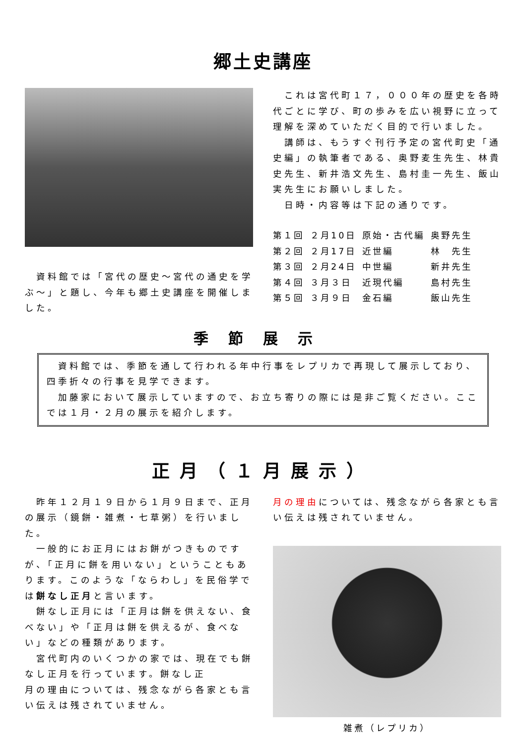郷土史講座
　資料館では「宮代の歴史～宮代の通史を学ぶ～」と題し、今年も郷土史講座を開催しました。
　これは宮代町１７，０００年の歴史を各時代ごとに学び、町の歩みを広い視野に立って理解を深めていただく目的で行いました。
　講師は、もうすぐ刊行予定の宮代町史「通史編」の執筆者である、奥野麦生先生、林貴史先生、新井浩文先生、島村圭一先生、飯山　実先生にお願いしました。
　日時・内容等は下記の通りです。
| 第１回 | ２月10日 | 原始・古代編 | 奥野先生 |
| 第２回 | ２月17日 | 近世編 | 林 先生 |
| 第３回 | ２月24日 | 中世編 | 新井先生 |
| 第４回 | ３月３日 | 近現代編 | 島村先生 |
| 第５回 | ３月９日 | 金石編 | 飯山先生 |
季節展示
　資料館では、季節を通して行われる年中行事をレプリカで再現して展示しており、四季折々の行事を見学できます。
　加藤家において展示していますので、お立ち寄りの際には是非ご覧ください。ここでは１月・２月の展示を紹介します。
正月（１月展示）
　昨年１２月１９日から１月９日まで、正月の展示（鏡餅・雑煮・七草粥）を行いました。
　一般的にお正月にはお餅がつきものですが、「正月に餅を用いない」ということもあります。このような「ならわし」を民俗学では餅なし正月と言います。
　餅なし正月には「正月は餅を供えない、食べない」や「正月は餅を供えるが、食べない」などの種類があります。
　宮代町内のいくつかの家では、現在でも餅なし正月を行っています。餅なし正
月の理由については、残念ながら各家とも言い伝えは残されていません。
月の理由については、残念ながら各家とも言い伝えは残されていません。
雑煮（レプリカ）